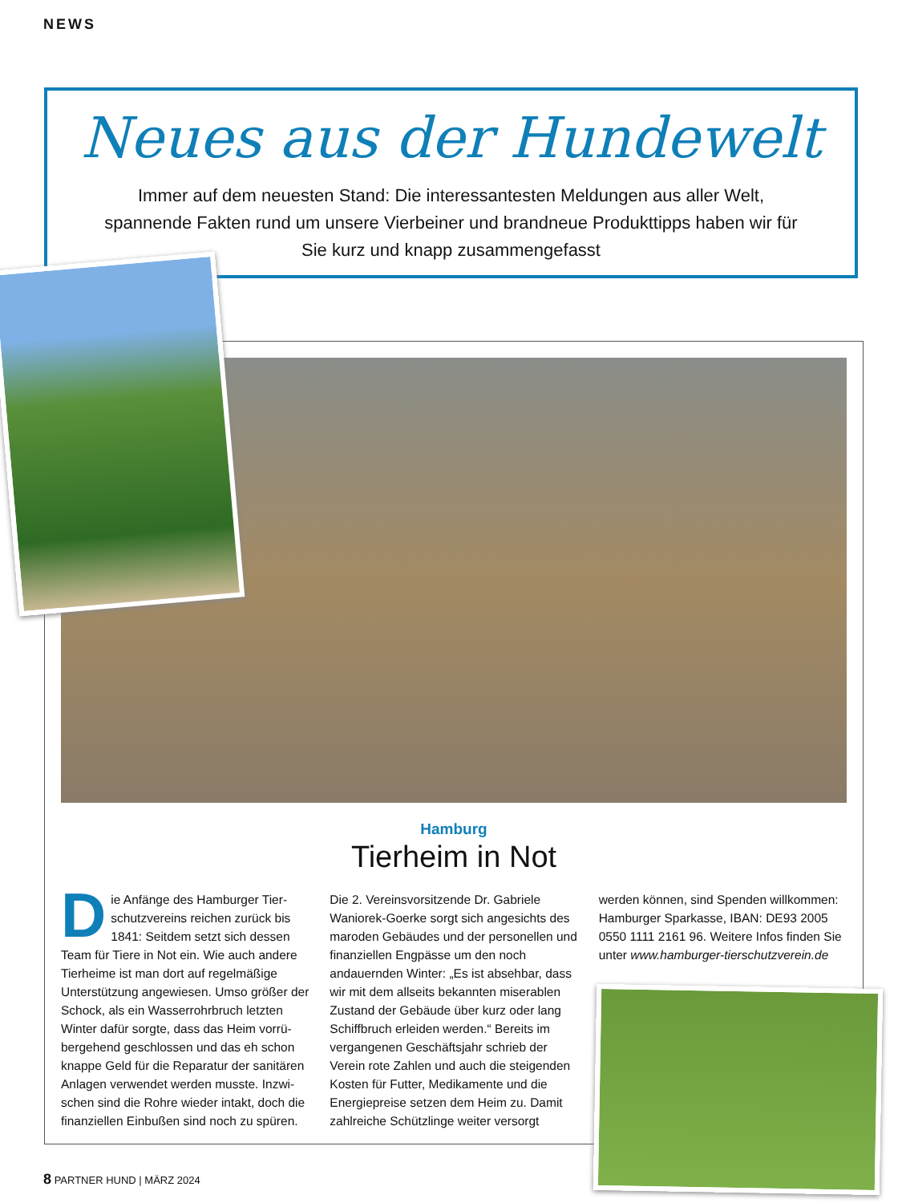NEWS
Neues aus der Hundewelt
Immer auf dem neuesten Stand: Die interessantesten Meldungen aus aller Welt, spannende Fakten rund um unsere Vierbeiner und brandneue Produkttipps haben wir für Sie kurz und knapp zusammengefasst
Hamburg
Tierheim in Not
Die Anfänge des Hamburger Tier­schutzvereins reichen zurück bis 1841: Seitdem setzt sich dessen Team für Tiere in Not ein. Wie auch andere Tierheime ist man dort auf regelmäßige Unterstützung angewiesen. Umso größer der Schock, als ein Wasserrohrbruch letzten Winter dafür sorgte, dass das Heim vorrü­bergehend geschlossen und das eh schon knappe Geld für die Reparatur der sanitären Anlagen verwendet werden musste. Inzwi­schen sind die Rohre wieder intakt, doch die finanziellen Einbußen sind noch zu spüren.
Die 2. Vereinsvorsitzende Dr. Gabriele Waniorek-Goerke sorgt sich angesichts des maroden Gebäudes und der personellen und finanziellen Engpässe um den noch andauernden Winter: „Es ist absehbar, dass wir mit dem allseits bekannten miserablen Zustand der Gebäude über kurz oder lang Schiffbruch erleiden werden.“ Bereits im vergangenen Geschäftsjahr schrieb der Verein rote Zahlen und auch die steigenden Kosten für Futter, Medikamente und die Energiepreise setzen dem Heim zu. Damit zahlreiche Schützlinge weiter versorgt
werden können, sind Spenden willkommen: Hamburger Sparkasse, IBAN: DE93 2005 0550 1111 2161 96. Weitere Infos finden Sie unter www.hamburger-tierschutzverein.de
8 PARTNER HUND | MÄRZ 2024